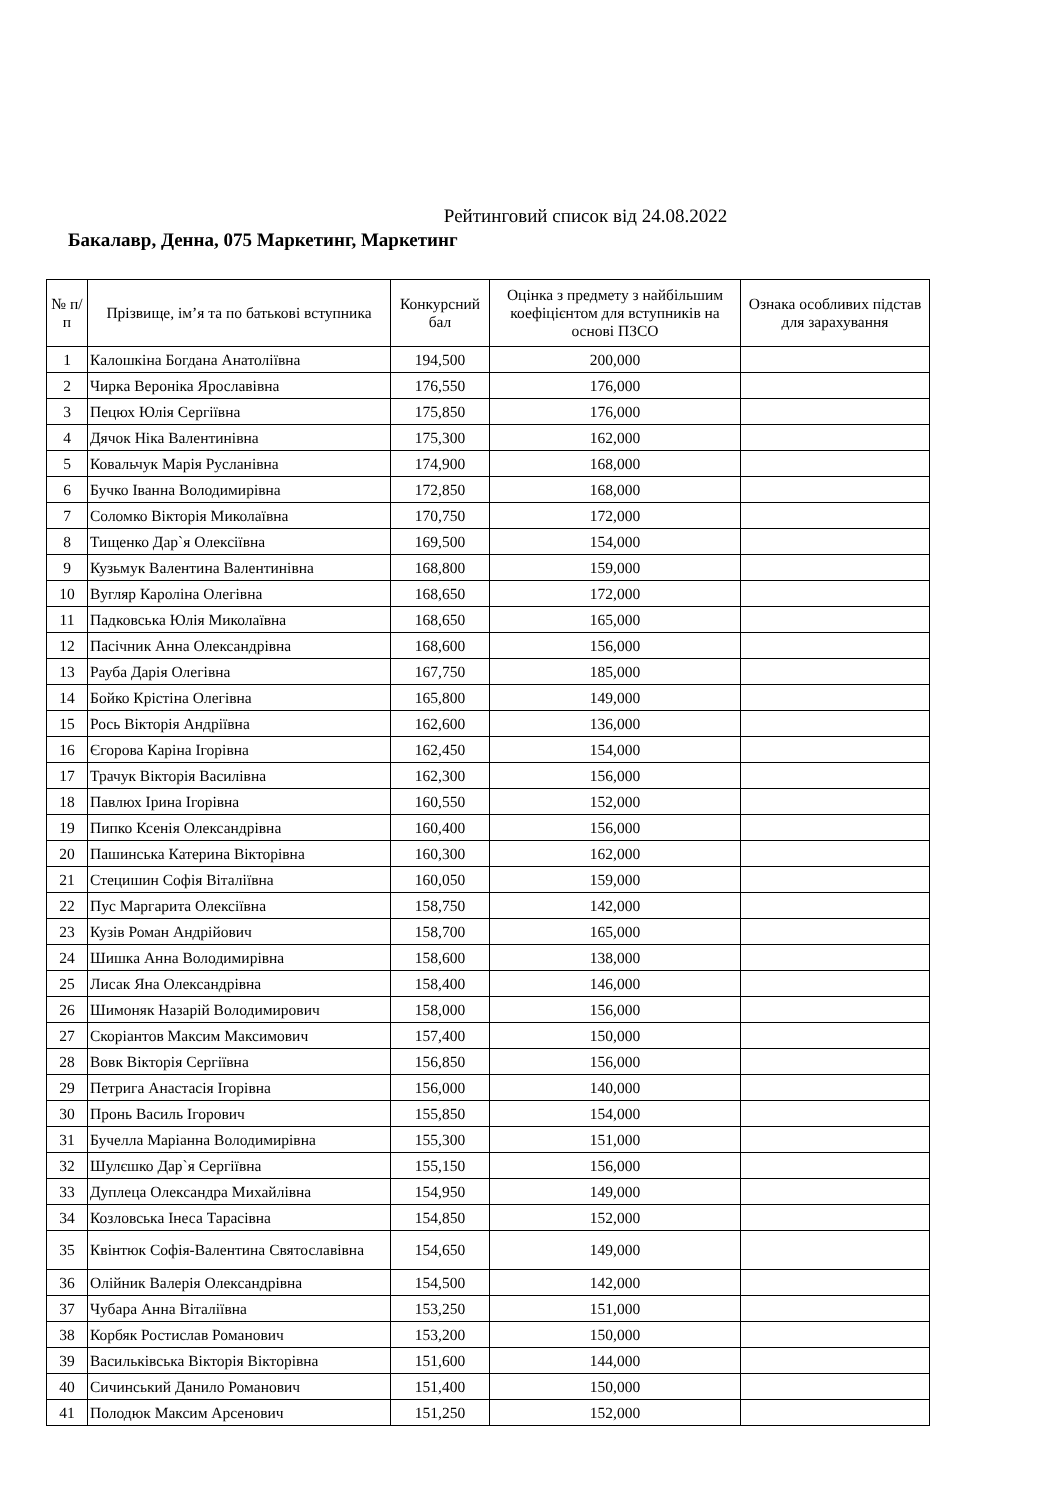Рейтинговий список від 24.08.2022
Бакалавр, Денна, 075 Маркетинг, Маркетинг
| № п/п | Прізвище, ім’я та по батькові вступника | Конкурсний бал | Оцінка з предмету з найбільшим коефіцієнтом для вступників на основі ПЗСО | Ознака особливих підстав для зарахування |
| --- | --- | --- | --- | --- |
| 1 | Калошкіна Богдана Анатоліївна | 194,500 | 200,000 | |
| 2 | Чирка Вероніка Ярославівна | 176,550 | 176,000 | |
| 3 | Пецюх Юлія Сергіївна | 175,850 | 176,000 | |
| 4 | Дячок Ніка Валентинівна | 175,300 | 162,000 | |
| 5 | Ковальчук Марія Русланівна | 174,900 | 168,000 | |
| 6 | Бучко Іванна Володимирівна | 172,850 | 168,000 | |
| 7 | Соломко Вікторія Миколаївна | 170,750 | 172,000 | |
| 8 | Тищенко Дар`я Олексіївна | 169,500 | 154,000 | |
| 9 | Кузьмук Валентина Валентинівна | 168,800 | 159,000 | |
| 10 | Вугляр Кароліна Олегівна | 168,650 | 172,000 | |
| 11 | Падковська Юлія Миколаївна | 168,650 | 165,000 | |
| 12 | Пасічник Анна Олександрівна | 168,600 | 156,000 | |
| 13 | Рауба Дарія Олегівна | 167,750 | 185,000 | |
| 14 | Бойко Крістіна Олегівна | 165,800 | 149,000 | |
| 15 | Рось Вікторія Андріївна | 162,600 | 136,000 | |
| 16 | Єгорова Каріна Ігорівна | 162,450 | 154,000 | |
| 17 | Трачук Вікторія Василівна | 162,300 | 156,000 | |
| 18 | Павлюх Ірина Ігорівна | 160,550 | 152,000 | |
| 19 | Пипко Ксенія Олександрівна | 160,400 | 156,000 | |
| 20 | Пашинська Катерина Вікторівна | 160,300 | 162,000 | |
| 21 | Стецишин Софія Віталіївна | 160,050 | 159,000 | |
| 22 | Пус Маргарита Олексіївна | 158,750 | 142,000 | |
| 23 | Кузів Роман Андрійович | 158,700 | 165,000 | |
| 24 | Шишка Анна Володимирівна | 158,600 | 138,000 | |
| 25 | Лисак Яна Олександрівна | 158,400 | 146,000 | |
| 26 | Шимоняк Назарій Володимирович | 158,000 | 156,000 | |
| 27 | Скоріантов Максим Максимович | 157,400 | 150,000 | |
| 28 | Вовк Вікторія Сергіївна | 156,850 | 156,000 | |
| 29 | Петрига Анастасія Ігорівна | 156,000 | 140,000 | |
| 30 | Пронь Василь Ігорович | 155,850 | 154,000 | |
| 31 | Бучелла Маріанна Володимирівна | 155,300 | 151,000 | |
| 32 | Шулєшко Дар`я Сергіївна | 155,150 | 156,000 | |
| 33 | Дуплеца Олександра Михайлівна | 154,950 | 149,000 | |
| 34 | Козловська Інеса Тарасівна | 154,850 | 152,000 | |
| 35 | Квінтюк Софія-Валентина Святославівна | 154,650 | 149,000 | |
| 36 | Олійник Валерія Олександрівна | 154,500 | 142,000 | |
| 37 | Чубара Анна Віталіївна | 153,250 | 151,000 | |
| 38 | Корбяк Ростислав Романович | 153,200 | 150,000 | |
| 39 | Васильківська Вікторія Вікторівна | 151,600 | 144,000 | |
| 40 | Сичинський Данило Романович | 151,400 | 150,000 | |
| 41 | Полодюк Максим Арсенович | 151,250 | 152,000 | |